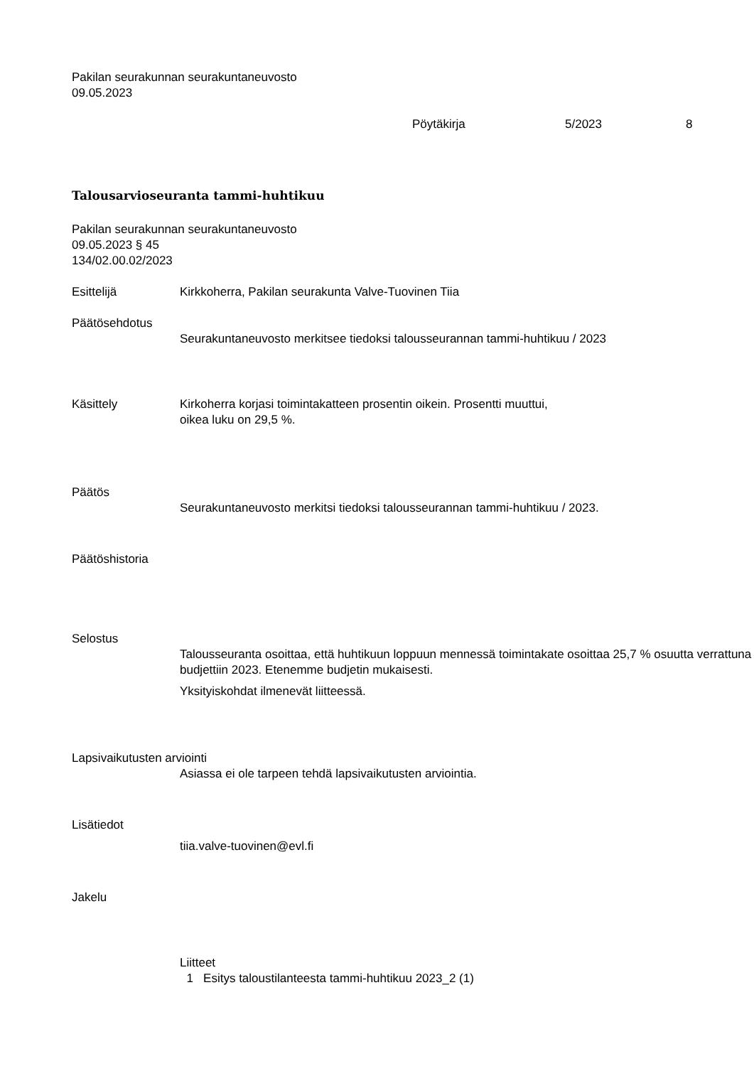Pakilan seurakunnan seurakuntaneuvosto
09.05.2023
Pöytäkirja 5/2023 8
Talousarvioseuranta tammi-huhtikuu
Pakilan seurakunnan seurakuntaneuvosto
09.05.2023 § 45
134/02.00.02/2023
Esittelijä Kirkkoherra, Pakilan seurakunta Valve-Tuovinen Tiia
Päätösehdotus
Seurakuntaneuvosto merkitsee tiedoksi talousseurannan tammi-huhtikuu / 2023
Käsittely Kirkoherra korjasi toimintakatteen prosentin oikein. Prosentti muuttui,
oikea luku on 29,5 %.
Päätös
Seurakuntaneuvosto merkitsi tiedoksi talousseurannan tammi-huhtikuu / 2023.
Päätöshistoria
Selostus
Talousseuranta osoittaa, että huhtikuun loppuun mennessä toimintakate osoittaa 25,7 % osuutta verrattuna budjettiin 2023. Etenemme budjetin mukaisesti.
Yksityiskohdat ilmenevät liitteessä.
Lapsivaikutusten arviointi
Asiassa ei ole tarpeen tehdä lapsivaikutusten arviointia.
Lisätiedot
tiia.valve-tuovinen@evl.fi
Jakelu
Liitteet
1 Esitys taloustilanteesta tammi-huhtikuu 2023_2 (1)